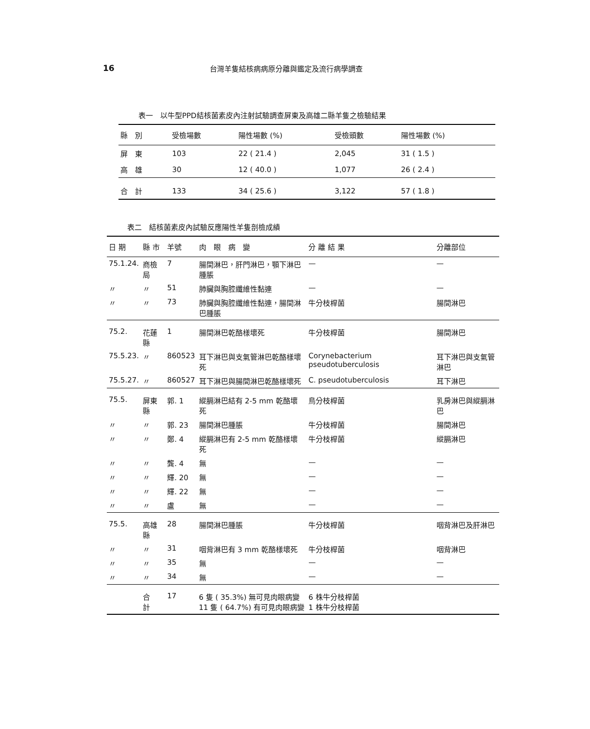16 台灣羊隻結核病病原分離與鑑定及流行病學調查
表一　以牛型PPD結核菌素皮內注射試驗調查屏東及高雄二縣羊隻之檢驗結果
| 縣 別 | 受檢場數 | 陽性場數 (%) | 受檢頭數 | 陽性場數 (%) |
| --- | --- | --- | --- | --- |
| 屏 東 | 103 | 22 ( 21.4 ) | 2,045 | 31 ( 1.5 ) |
| 高 雄 | 30 | 12 ( 40.0 ) | 1,077 | 26 ( 2.4 ) |
| 合 計 | 133 | 34 ( 25.6 ) | 3,122 | 57 ( 1.8 ) |
表二　結核菌素皮內試驗反應陽性羊隻剖檢成績
| 日 期 | 縣 市 | 羊號 | 肉 眼 病 變 | 分 離 結 果 | 分離部位 |
| --- | --- | --- | --- | --- | --- |
| 75.1.24. | 商檢局 | 7 | 腸間淋巴，肝門淋巴，顎下淋巴腫脹 | — | — |
| 〃 | 〃 | 51 | 肺臟與胸腔纖維性黏連 | — | — |
| 〃 | 〃 | 73 | 肺臟與胸腔纖維性黏連，腸間淋巴腫脹 | 牛分枝桿菌 | 腸間淋巴 |
| 75.2. | 花蓮縣 | 1 | 腸間淋巴乾酪樣壞死 | 牛分枝桿菌 | 腸間淋巴 |
| 75.5.23. | 〃 | 860523 | 耳下淋巴與支氣管淋巴乾酪樣壞死 | Corynebacterium pseudotuberculosis | 耳下淋巴與支氣管淋巴 |
| 75.5.27. | 〃 | 860527 | 耳下淋巴與腸間淋巴乾酪樣壞死 | C. pseudotuberculosis | 耳下淋巴 |
| 75.5. | 屏東縣 | 郭. 1 | 縱膈淋巴結有 2-5 mm 乾酪壞死 | 鳥分枝桿菌 | 乳房淋巴與縱膈淋巴 |
| 〃 | 〃 | 郭. 23 | 腸間淋巴腫脹 | 牛分枝桿菌 | 腸間淋巴 |
| 〃 | 〃 | 鄭. 4 | 縱膈淋巴有 2-5 mm 乾酪樣壞死 | 牛分枝桿菌 | 縱膈淋巴 |
| 〃 | 〃 | 龔. 4 | 無 | — | — |
| 〃 | 〃 | 輝. 20 | 無 | — | — |
| 〃 | 〃 | 輝. 22 | 無 | — | — |
| 〃 | 〃 | 盧 | 無 | — | — |
| 75.5. | 高雄縣 | 28 | 腸間淋巴腫脹 | 牛分枝桿菌 | 咽背淋巴及肝淋巴 |
| 〃 | 〃 | 31 | 咽背淋巴有 3 mm 乾酪樣壞死 | 牛分枝桿菌 | 咽背淋巴 |
| 〃 | 〃 | 35 | 無 | — | — |
| 〃 | 〃 | 34 | 無 | — | — |
| | 合 計 | 17 | 6 隻 ( 35.3%) 無可見肉眼病變 11 隻 ( 64.7%) 有可見肉眼病變 | 6 株牛分枝桿菌 1 株牛分枝桿菌 | |